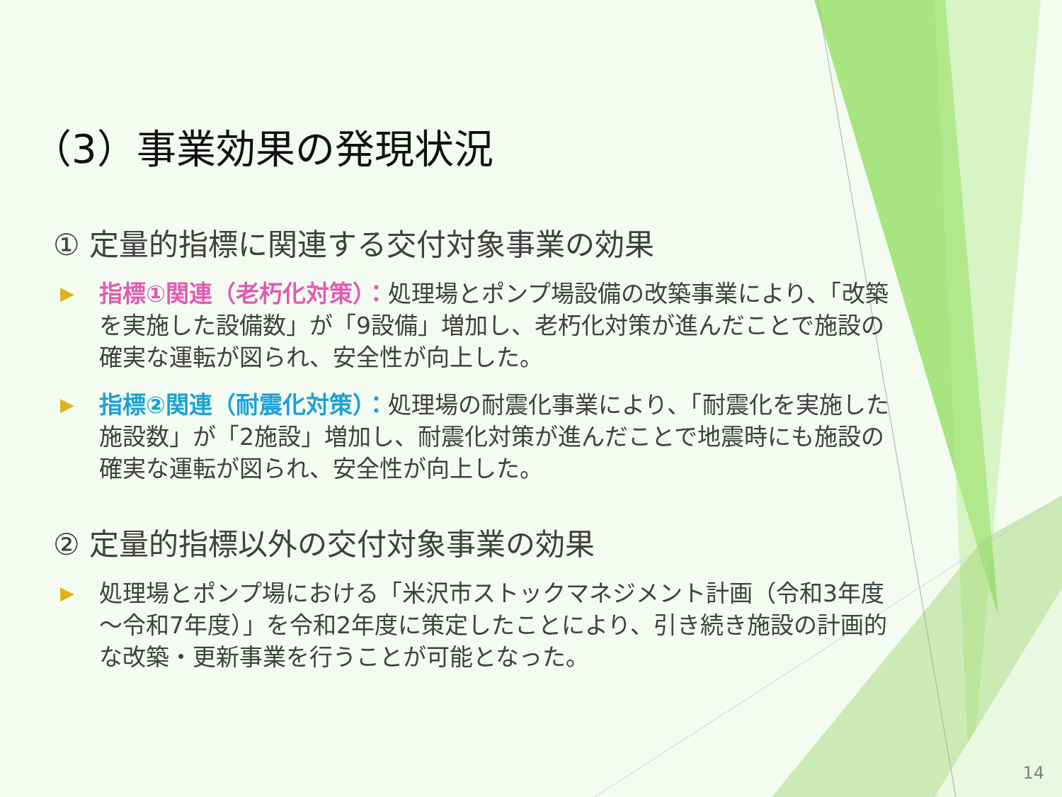（3）事業効果の発現状況
① 定量的指標に関連する交付対象事業の効果
▶
指標①関連（老朽化対策）：処理場とポンプ場設備の改築事業により、「改築を実施した設備数」が「9設備」増加し、老朽化対策が進んだことで施設の確実な運転が図られ、安全性が向上した。
▶
指標②関連（耐震化対策）：処理場の耐震化事業により、「耐震化を実施した施設数」が「2施設」増加し、耐震化対策が進んだことで地震時にも施設の確実な運転が図られ、安全性が向上した。
② 定量的指標以外の交付対象事業の効果
▶
処理場とポンプ場における「米沢市ストックマネジメント計画（令和3年度～令和7年度）」を令和2年度に策定したことにより、引き続き施設の計画的な改築・更新事業を行うことが可能となった。
14